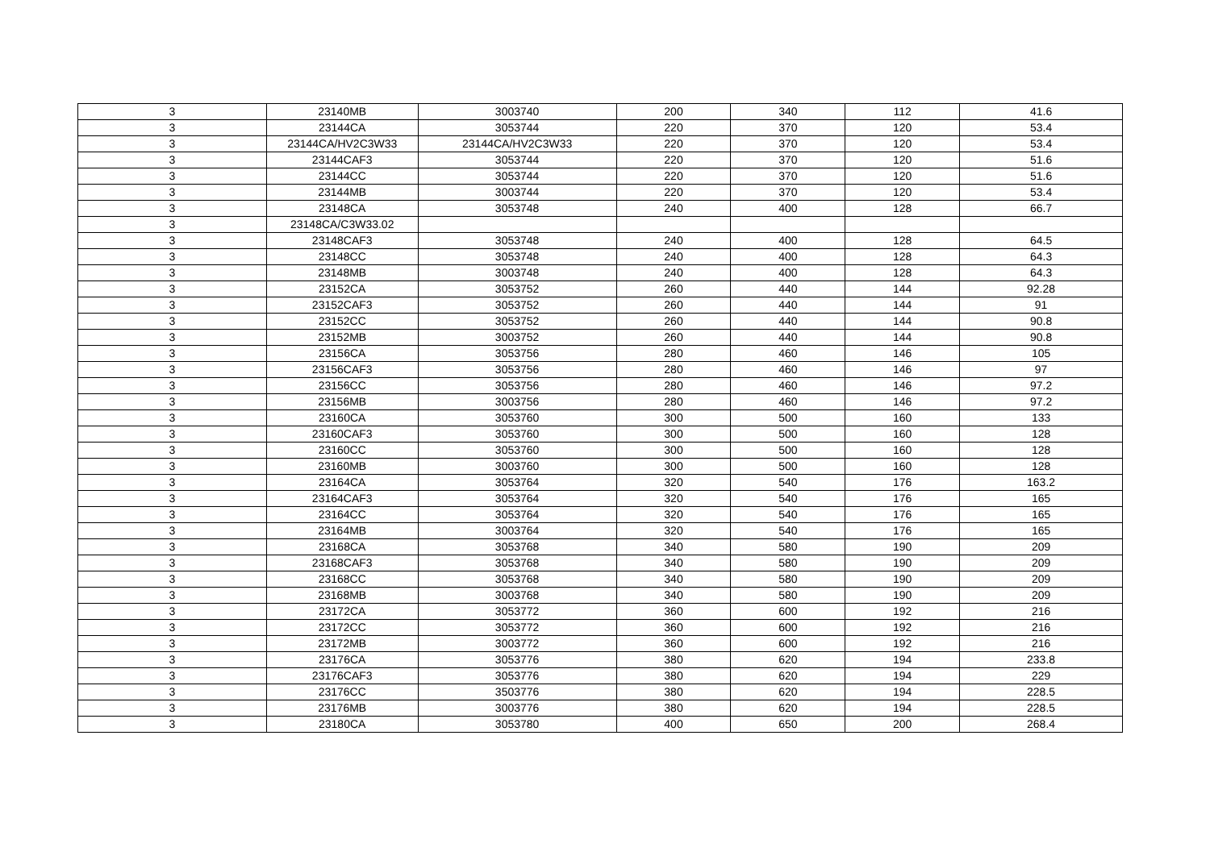| 3 | 23140MB | 3003740 | 200 | 340 | 112 | 41.6 |
| 3 | 23144CA | 3053744 | 220 | 370 | 120 | 53.4 |
| 3 | 23144CA/HV2C3W33 | 23144CA/HV2C3W33 | 220 | 370 | 120 | 53.4 |
| 3 | 23144CAF3 | 3053744 | 220 | 370 | 120 | 51.6 |
| 3 | 23144CC | 3053744 | 220 | 370 | 120 | 51.6 |
| 3 | 23144MB | 3003744 | 220 | 370 | 120 | 53.4 |
| 3 | 23148CA | 3053748 | 240 | 400 | 128 | 66.7 |
| 3 | 23148CA/C3W33.02 | | | | | |
| 3 | 23148CAF3 | 3053748 | 240 | 400 | 128 | 64.5 |
| 3 | 23148CC | 3053748 | 240 | 400 | 128 | 64.3 |
| 3 | 23148MB | 3003748 | 240 | 400 | 128 | 64.3 |
| 3 | 23152CA | 3053752 | 260 | 440 | 144 | 92.28 |
| 3 | 23152CAF3 | 3053752 | 260 | 440 | 144 | 91 |
| 3 | 23152CC | 3053752 | 260 | 440 | 144 | 90.8 |
| 3 | 23152MB | 3003752 | 260 | 440 | 144 | 90.8 |
| 3 | 23156CA | 3053756 | 280 | 460 | 146 | 105 |
| 3 | 23156CAF3 | 3053756 | 280 | 460 | 146 | 97 |
| 3 | 23156CC | 3053756 | 280 | 460 | 146 | 97.2 |
| 3 | 23156MB | 3003756 | 280 | 460 | 146 | 97.2 |
| 3 | 23160CA | 3053760 | 300 | 500 | 160 | 133 |
| 3 | 23160CAF3 | 3053760 | 300 | 500 | 160 | 128 |
| 3 | 23160CC | 3053760 | 300 | 500 | 160 | 128 |
| 3 | 23160MB | 3003760 | 300 | 500 | 160 | 128 |
| 3 | 23164CA | 3053764 | 320 | 540 | 176 | 163.2 |
| 3 | 23164CAF3 | 3053764 | 320 | 540 | 176 | 165 |
| 3 | 23164CC | 3053764 | 320 | 540 | 176 | 165 |
| 3 | 23164MB | 3003764 | 320 | 540 | 176 | 165 |
| 3 | 23168CA | 3053768 | 340 | 580 | 190 | 209 |
| 3 | 23168CAF3 | 3053768 | 340 | 580 | 190 | 209 |
| 3 | 23168CC | 3053768 | 340 | 580 | 190 | 209 |
| 3 | 23168MB | 3003768 | 340 | 580 | 190 | 209 |
| 3 | 23172CA | 3053772 | 360 | 600 | 192 | 216 |
| 3 | 23172CC | 3053772 | 360 | 600 | 192 | 216 |
| 3 | 23172MB | 3003772 | 360 | 600 | 192 | 216 |
| 3 | 23176CA | 3053776 | 380 | 620 | 194 | 233.8 |
| 3 | 23176CAF3 | 3053776 | 380 | 620 | 194 | 229 |
| 3 | 23176CC | 3503776 | 380 | 620 | 194 | 228.5 |
| 3 | 23176MB | 3003776 | 380 | 620 | 194 | 228.5 |
| 3 | 23180CA | 3053780 | 400 | 650 | 200 | 268.4 |